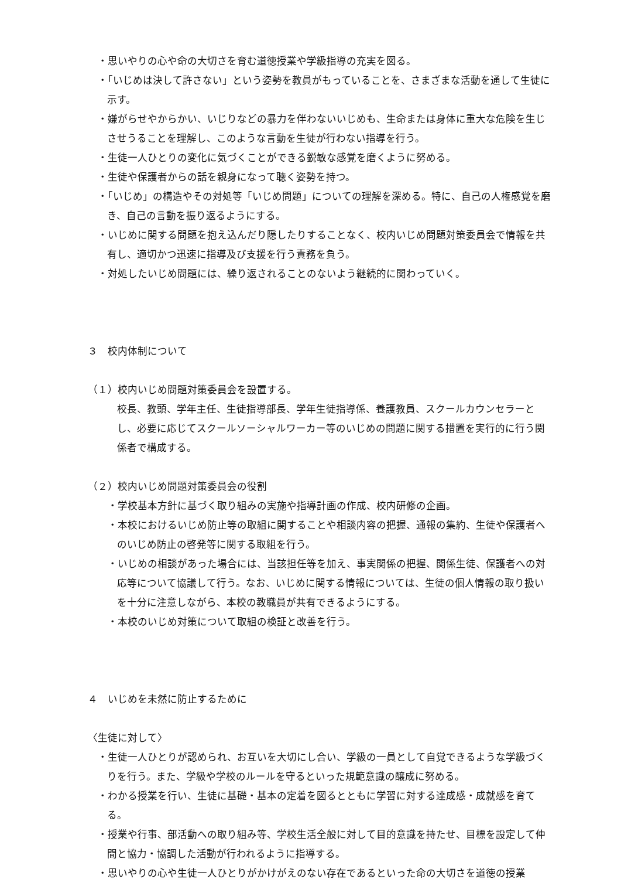・思いやりの心や命の大切さを育む道徳授業や学級指導の充実を図る。
・「いじめは決して許さない」という姿勢を教員がもっていることを、さまざまな活動を通して生徒に示す。
・嫌がらせやからかい、いじりなどの暴力を伴わないいじめも、生命または身体に重大な危険を生じさせうることを理解し、このような言動を生徒が行わない指導を行う。
・生徒一人ひとりの変化に気づくことができる鋭敏な感覚を磨くように努める。
・生徒や保護者からの話を親身になって聴く姿勢を持つ。
・「いじめ」の構造やその対処等「いじめ問題」についての理解を深める。特に、自己の人権感覚を磨き、自己の言動を振り返るようにする。
・いじめに関する問題を抱え込んだり隠したりすることなく、校内いじめ問題対策委員会で情報を共有し、適切かつ迅速に指導及び支援を行う責務を負う。
・対処したいじめ問題には、繰り返されることのないよう継続的に関わっていく。
３　校内体制について
（１）校内いじめ問題対策委員会を設置する。
校長、教頭、学年主任、生徒指導部長、学年生徒指導係、養護教員、スクールカウンセラーとし、必要に応じてスクールソーシャルワーカー等のいじめの問題に関する措置を実行的に行う関係者で構成する。
（２）校内いじめ問題対策委員会の役割
・学校基本方針に基づく取り組みの実施や指導計画の作成、校内研修の企画。
・本校におけるいじめ防止等の取組に関することや相談内容の把握、通報の集約、生徒や保護者へのいじめ防止の啓発等に関する取組を行う。
・いじめの相談があった場合には、当該担任等を加え、事実関係の把握、関係生徒、保護者への対応等について協議して行う。なお、いじめに関する情報については、生徒の個人情報の取り扱いを十分に注意しながら、本校の教職員が共有できるようにする。
・本校のいじめ対策について取組の検証と改善を行う。
４　いじめを未然に防止するために
〈生徒に対して〉
・生徒一人ひとりが認められ、お互いを大切にし合い、学級の一員として自覚できるような学級づくりを行う。また、学級や学校のルールを守るといった規範意識の醸成に努める。
・わかる授業を行い、生徒に基礎・基本の定着を図るとともに学習に対する達成感・成就感を育てる。
・授業や行事、部活動への取り組み等、学校生活全般に対して目的意識を持たせ、目標を設定して仲間と協力・協調した活動が行われるように指導する。
・思いやりの心や生徒一人ひとりがかけがえのない存在であるといった命の大切さを道徳の授業